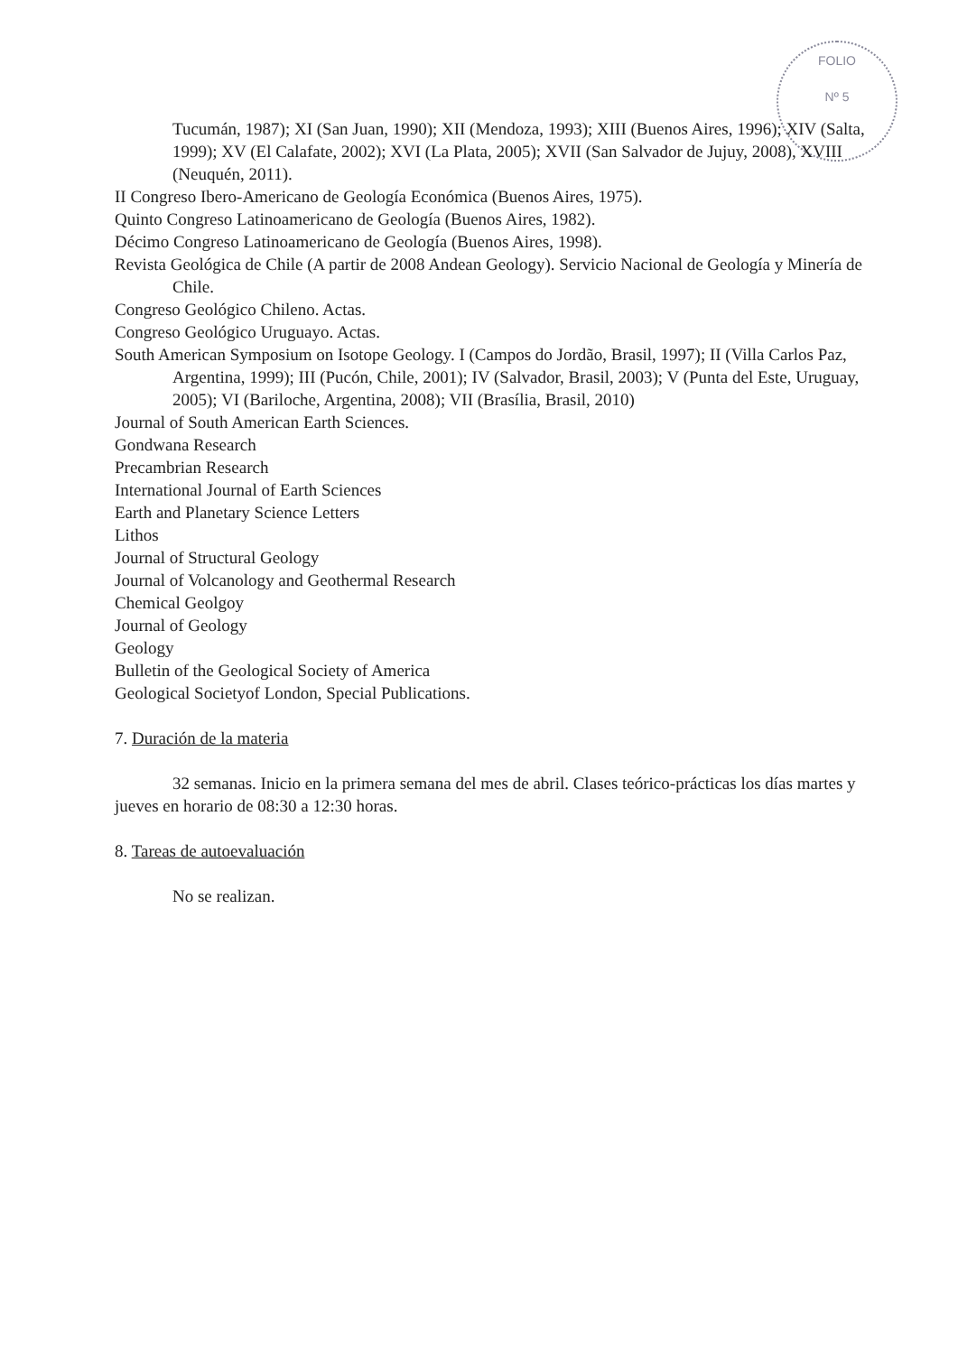FOLIO
Nº 5
Tucumán, 1987); XI (San Juan, 1990); XII (Mendoza, 1993); XIII (Buenos Aires, 1996); XIV (Salta, 1999); XV (El Calafate, 2002); XVI (La Plata, 2005); XVII (San Salvador de Jujuy, 2008), XVIII (Neuquén, 2011).
II Congreso Ibero-Americano de Geología Económica (Buenos Aires, 1975).
Quinto Congreso Latinoamericano de Geología (Buenos Aires, 1982).
Décimo Congreso Latinoamericano de Geología (Buenos Aires, 1998).
Revista Geológica de Chile (A partir de 2008 Andean Geology). Servicio Nacional de Geología y Minería de Chile.
Congreso Geológico Chileno. Actas.
Congreso Geológico Uruguayo. Actas.
South American Symposium on Isotope Geology. I (Campos do Jordão, Brasil, 1997); II (Villa Carlos Paz, Argentina, 1999); III (Pucón, Chile, 2001); IV (Salvador, Brasil, 2003); V (Punta del Este, Uruguay, 2005); VI (Bariloche, Argentina, 2008); VII (Brasília, Brasil, 2010)
Journal of South American Earth Sciences.
Gondwana Research
Precambrian Research
International Journal of Earth Sciences
Earth and Planetary Science Letters
Lithos
Journal of Structural Geology
Journal of Volcanology and Geothermal Research
Chemical Geolgoy
Journal of Geology
Geology
Bulletin of the Geological Society of America
Geological Societyof London, Special Publications.
7. Duración de la materia
32 semanas. Inicio en la primera semana del mes de abril. Clases teórico-prácticas los días martes y jueves en horario de 08:30 a 12:30 horas.
8. Tareas de autoevaluación
No se realizan.